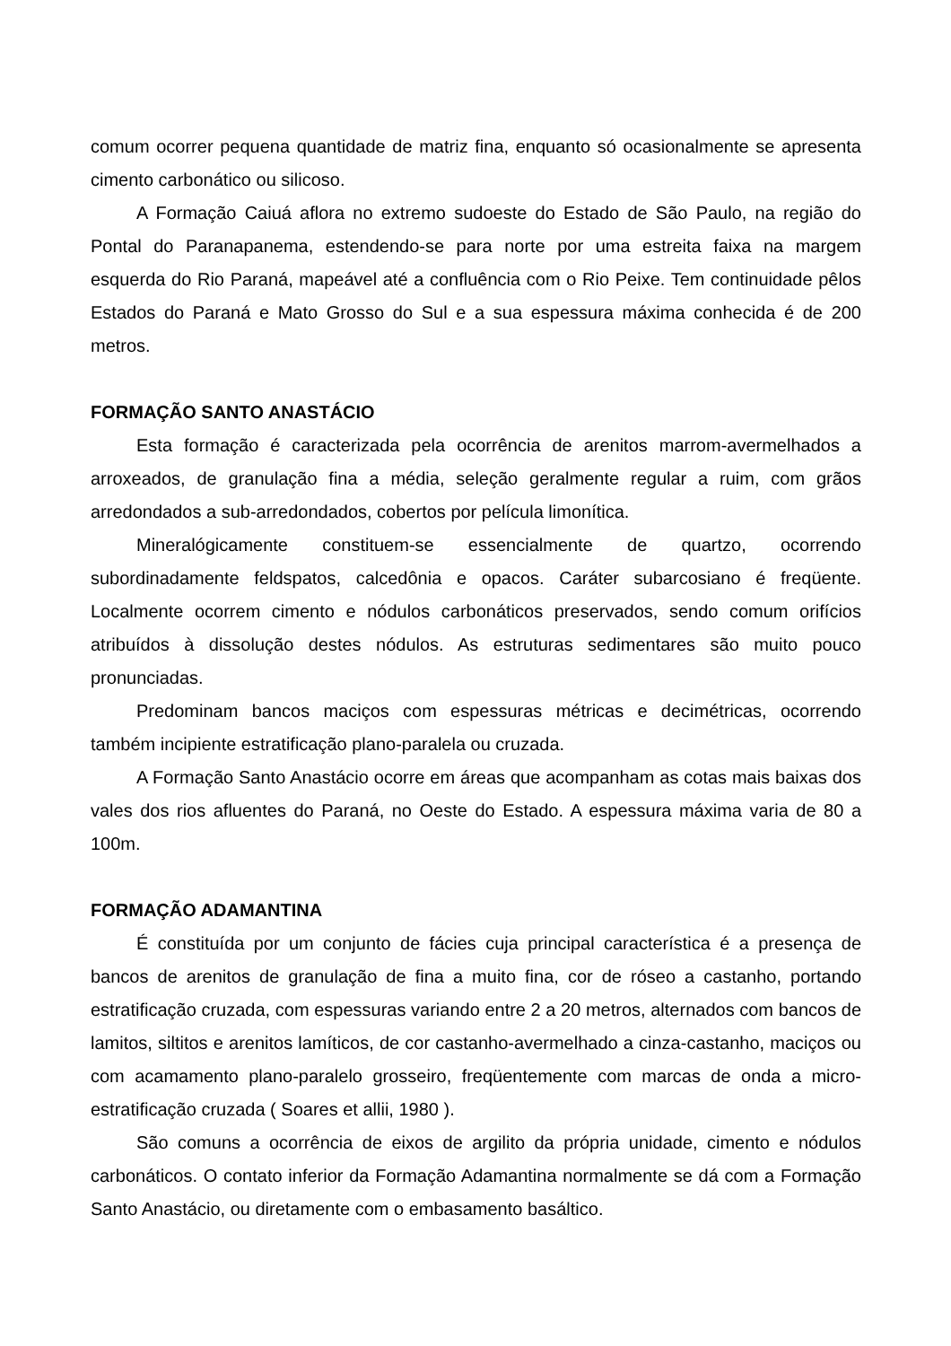comum ocorrer pequena quantidade de matriz fina, enquanto só ocasionalmente se apresenta cimento carbonático ou silicoso.
A Formação Caiuá aflora no extremo sudoeste do Estado de São Paulo, na região do Pontal do Paranapanema, estendendo-se para norte por uma estreita faixa na margem esquerda do Rio Paraná, mapeável até a confluência com o Rio Peixe. Tem continuidade pêlos Estados do Paraná e Mato Grosso do Sul e a sua espessura máxima conhecida é de 200 metros.
FORMAÇÃO SANTO ANASTÁCIO
Esta formação é caracterizada pela ocorrência de arenitos marrom-avermelhados a arroxeados, de granulação fina a média, seleção geralmente regular a ruim, com grãos arredondados a sub-arredondados, cobertos por película limonítica.
Mineralógicamente constituem-se essencialmente de quartzo, ocorrendo subordinadamente feldspatos, calcedônia e opacos. Caráter subarcosiano é freqüente. Localmente ocorrem cimento e nódulos carbonáticos preservados, sendo comum orifícios atribuídos à dissolução destes nódulos. As estruturas sedimentares são muito pouco pronunciadas.
Predominam bancos maciços com espessuras métricas e decimétricas, ocorrendo também incipiente estratificação plano-paralela ou cruzada.
A Formação Santo Anastácio ocorre em áreas que acompanham as cotas mais baixas dos vales dos rios afluentes do Paraná, no Oeste do Estado. A espessura máxima varia de 80 a 100m.
FORMAÇÃO ADAMANTINA
É constituída por um conjunto de fácies cuja principal característica é a presença de bancos de arenitos de granulação de fina a muito fina, cor de róseo a castanho, portando estratificação cruzada, com espessuras variando entre 2 a 20 metros, alternados com bancos de lamitos, siltitos e arenitos lamíticos, de cor castanho-avermelhado a cinza-castanho, maciços ou com acamamento plano-paralelo grosseiro, freqüentemente com marcas de onda a micro-estratificação cruzada ( Soares et allii, 1980 ).
São comuns a ocorrência de eixos de argilito da própria unidade, cimento e nódulos carbonáticos. O contato inferior da Formação Adamantina normalmente se dá com a Formação Santo Anastácio, ou diretamente com o embasamento basáltico.